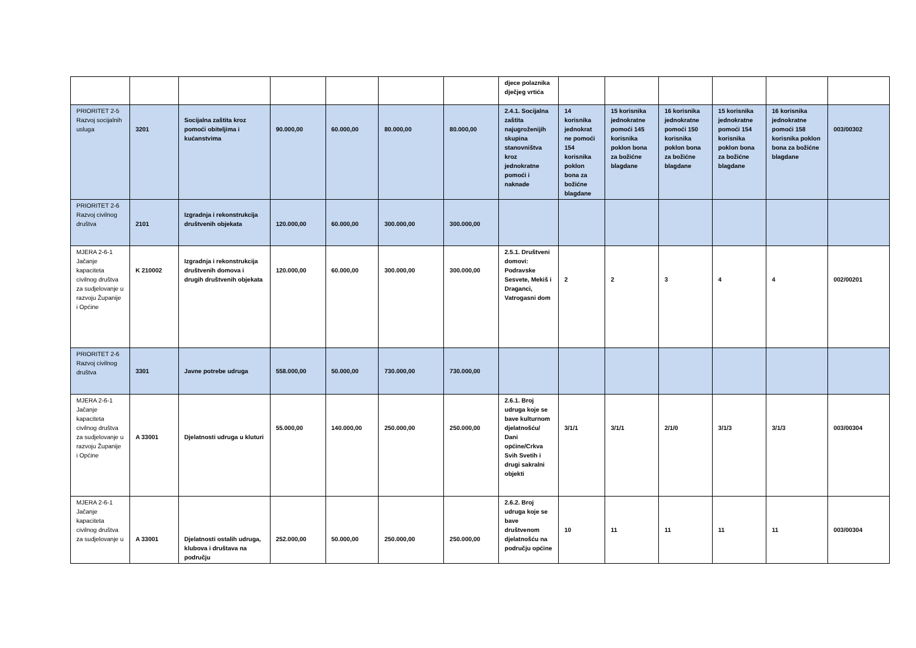| | | | | | | | djece polaznika dječjeg vrtića | | | | | | |
| PRIORITET 2-5 Razvoj socijalnih usluga | 3201 | Socijalna zaštita kroz pomoći obiteljima i kućanstvima | 90.000,00 | 60.000,00 | 80.000,00 | 80.000,00 | 2.4.1. Socijalna zaštita najugroženijih skupina stanovništva kroz jednokratne pomoći i naknade | 14 korisnika jednokrat ne pomoći 154 korisnika poklon bona za božićne blagdane | 15 korisnika jednokratne pomoći 145 korisnika poklon bona za božićne blagdane | 16 korisnika jednokratne pomoći 150 korisnika poklon bona za božićne blagdane | 15 korisnika jednokratne pomoći 154 korisnika poklon bona za božićne blagdane | 16 korisnika jednokratne pomoći 158 korisnika poklon bona za božićne blagdane | 003/00302 |
| PRIORITET 2-6 Razvoj civilnog društva | 2101 | Izgradnja i rekonstrukcija društvenih objekata | 120.000,00 | 60.000,00 | 300.000,00 | 300.000,00 | | | | | | | |
| MJERA 2-6-1 Jačanje kapaciteta civilnog društva za sudjelovanje u razvoju Županije i Općine | K 210002 | Izgradnja i rekonstrukcija društvenih domova i drugih društvenih objekata | 120.000,00 | 60.000,00 | 300.000,00 | 300.000,00 | 2.5.1. Društveni domovi: Podravske Sesvete, Mekiš i Draganci, Vatrogasni dom | 2 | 2 | 3 | 4 | 4 | 002/00201 |
| PRIORITET 2-6 Razvoj civilnog društva | 3301 | Javne potrebe udruga | 558.000,00 | 50.000,00 | 730.000,00 | 730.000,00 | | | | | | | |
| MJERA 2-6-1 Jačanje kapaciteta civilnog društva za sudjelovanje u razvoju Županije i Općine | A 33001 | Djelatnosti udruga u kluturi | 55.000,00 | 140.000,00 | 250.000,00 | 250.000,00 | 2.6.1. Broj udruga koje se bave kulturnom djelatnošću/ Dani općine/Crkva Svih Svetih i drugi sakralni objekti | 3/1/1 | 3/1/1 | 2/1/0 | 3/1/3 | 3/1/3 | 003/00304 |
| MJERA 2-6-1 Jačanje kapaciteta civilnog društva za sudjelovanje u | A 33001 | Djelatnosti ostalih udruga, klubova i društava na području | 252.000,00 | 50.000,00 | 250.000,00 | 250.000,00 | 2.6.2. Broj udruga koje se bave društvenom djelatnošću na području općine | 10 | 11 | 11 | 11 | 11 | 003/00304 |